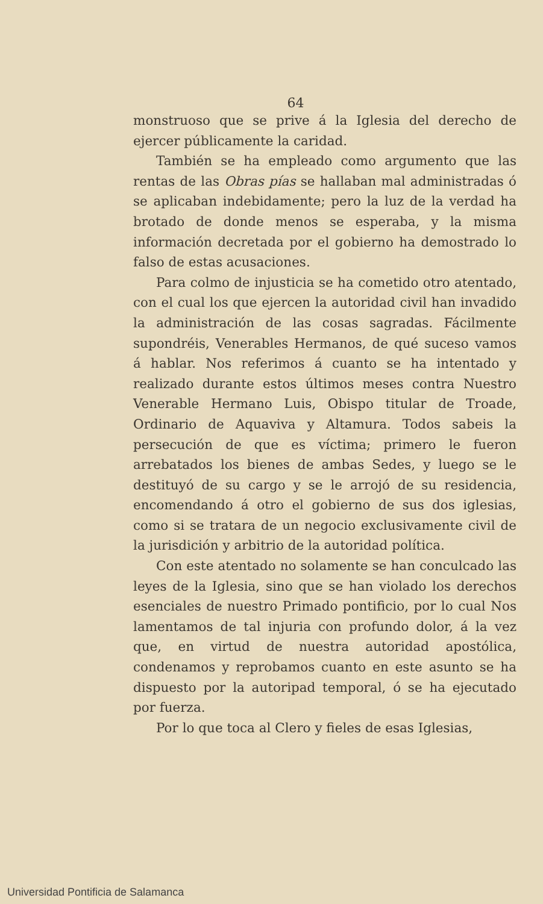64
monstruoso que se prive á la Iglesia del derecho de ejercer públicamente la caridad.
También se ha empleado como argumento que las rentas de las Obras pías se hallaban mal administradas ó se aplicaban indebidamente; pero la luz de la verdad ha brotado de donde menos se esperaba, y la misma información decretada por el gobierno ha demostrado lo falso de estas acusaciones.
Para colmo de injusticia se ha cometido otro atentado, con el cual los que ejercen la autoridad civil han invadido la administración de las cosas sagradas. Fácilmente supondréis, Venerables Hermanos, de qué suceso vamos á hablar. Nos referimos á cuanto se ha intentado y realizado durante estos últimos meses contra Nuestro Venerable Hermano Luis, Obispo titular de Troade, Ordinario de Aquaviva y Altamura. Todos sabeis la persecución de que es víctima; primero le fueron arrebatados los bienes de ambas Sedes, y luego se le destituyó de su cargo y se le arrojó de su residencia, encomendando á otro el gobierno de sus dos iglesias, como si se tratara de un negocio exclusivamente civil de la jurisdición y arbitrio de la autoridad política.
Con este atentado no solamente se han conculcado las leyes de la Iglesia, sino que se han violado los derechos esenciales de nuestro Primado pontificio, por lo cual Nos lamentamos de tal injuria con profundo dolor, á la vez que, en virtud de nuestra autoridad apostólica, condenamos y reprobamos cuanto en este asunto se ha dispuesto por la autoripad temporal, ó se ha ejecutado por fuerza.
Por lo que toca al Clero y fieles de esas Iglesias,
Universidad Pontificia de Salamanca